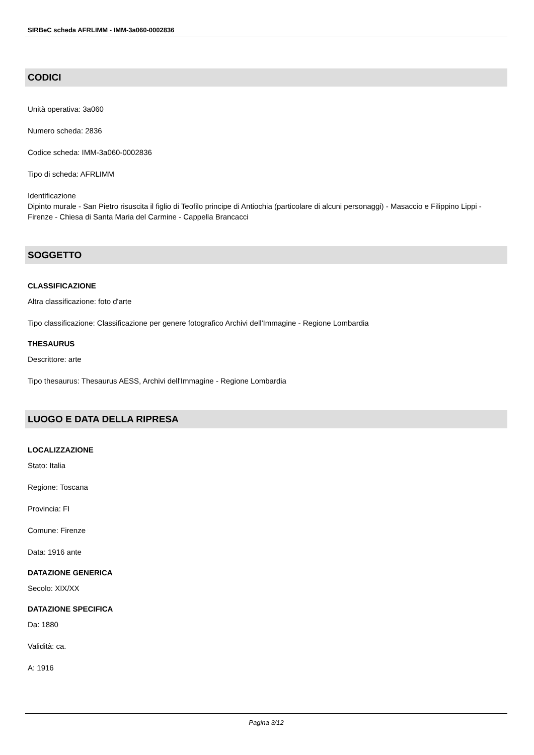SIRBeC scheda AFRLIMM - IMM-3a060-0002836
CODICI
Unità operativa: 3a060
Numero scheda: 2836
Codice scheda: IMM-3a060-0002836
Tipo di scheda: AFRLIMM
Identificazione
Dipinto murale - San Pietro risuscita il figlio di Teofilo principe di Antiochia (particolare di alcuni personaggi) - Masaccio e Filippino Lippi - Firenze - Chiesa di Santa Maria del Carmine - Cappella Brancacci
SOGGETTO
CLASSIFICAZIONE
Altra classificazione: foto d'arte
Tipo classificazione: Classificazione per genere fotografico Archivi dell'Immagine - Regione Lombardia
THESAURUS
Descrittore: arte
Tipo thesaurus: Thesaurus AESS, Archivi dell'Immagine - Regione Lombardia
LUOGO E DATA DELLA RIPRESA
LOCALIZZAZIONE
Stato: Italia
Regione: Toscana
Provincia: FI
Comune: Firenze
Data: 1916 ante
DATAZIONE GENERICA
Secolo: XIX/XX
DATAZIONE SPECIFICA
Da: 1880
Validità: ca.
A: 1916
Pagina 3/12